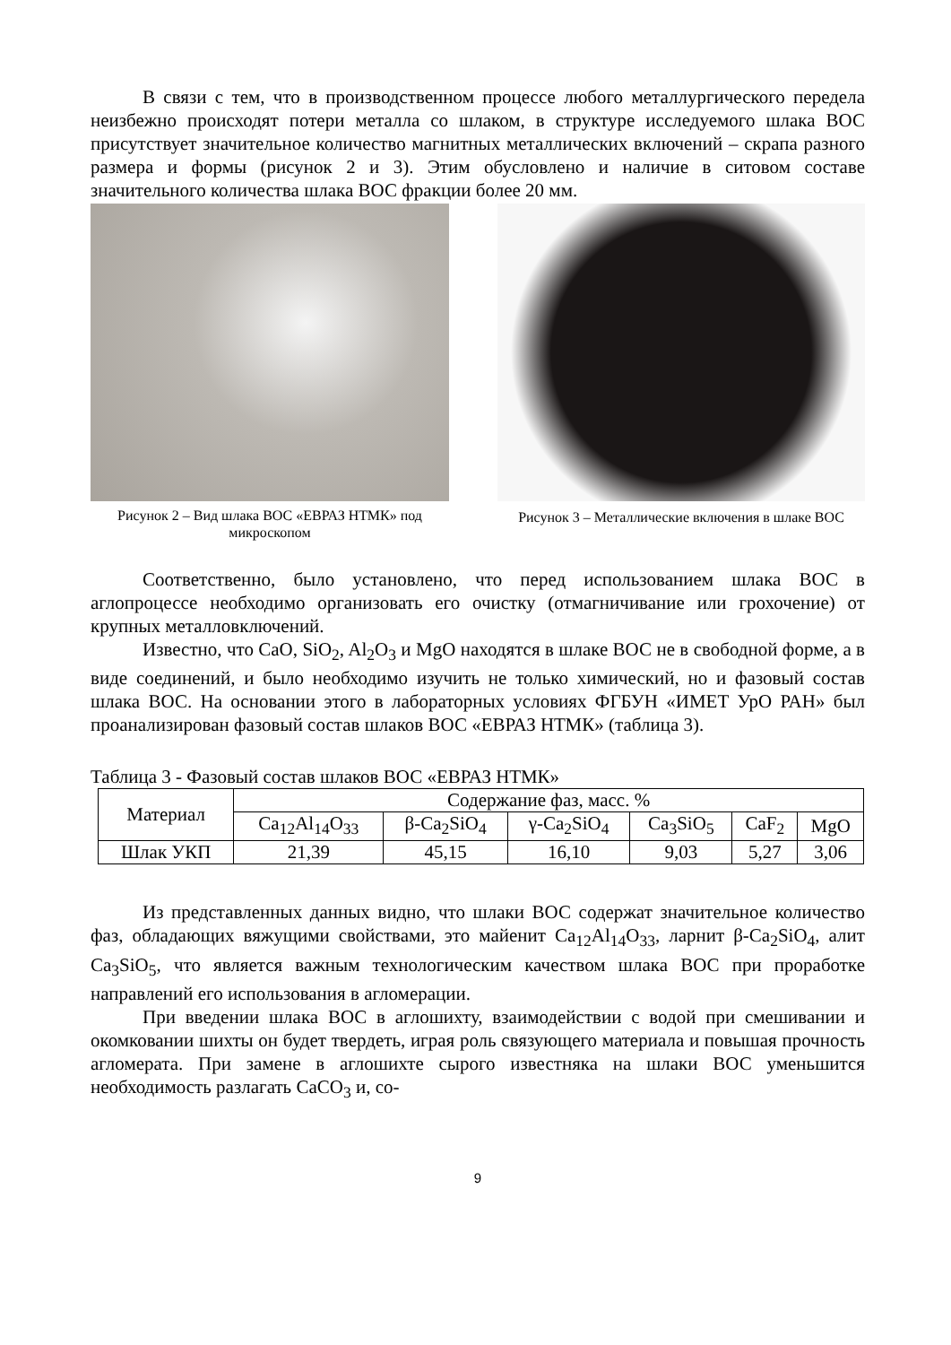В связи с тем, что в производственном процессе любого металлургического передела неизбежно происходят потери металла со шлаком, в структуре исследуемого шлака ВОС присутствует значительное количество магнитных металлических включений – скрапа разного размера и формы (рисунок 2 и 3). Этим обусловлено и наличие в ситовом составе значительного количества шлака ВОС фракции более 20 мм.
Рисунок 2 – Вид шлака ВОС «ЕВРАЗ НТМК» под микроскопом
Рисунок 3 – Металлические включения в шлаке ВОС
Соответственно, было установлено, что перед использованием шлака ВОС в аглопроцессе необходимо организовать его очистку (отмагничивание или грохочение) от крупных металловключений.
Известно, что CaO, SiO<sub>2</sub>, Al<sub>2</sub>O<sub>3</sub> и MgO находятся в шлаке ВОС не в свободной форме, а в виде соединений, и было необходимо изучить не только химический, но и фазовый состав шлака ВОС. На основании этого в лабораторных условиях ФГБУН «ИМЕТ УрО РАН» был проанализирован фазовый состав шлаков ВОС «ЕВРАЗ НТМК» (таблица 3).
Таблица 3 - Фазовый состав шлаков ВОС «ЕВРАЗ НТМК»
| Материал | Содержание фаз, масс. % | | | | | |
| --- | --- | --- | --- | --- | --- | --- |
| | Ca<sub>12</sub>Al<sub>14</sub>O<sub>33</sub> | β-Ca<sub>2</sub>SiO<sub>4</sub> | γ-Ca<sub>2</sub>SiO<sub>4</sub> | Ca<sub>3</sub>SiO<sub>5</sub> | CaF<sub>2</sub> | MgO |
| Шлак УКП | 21,39 | 45,15 | 16,10 | 9,03 | 5,27 | 3,06 |
Из представленных данных видно, что шлаки ВОС содержат значительное количество фаз, обладающих вяжущими свойствами, это майенит Ca<sub>12</sub>Al<sub>14</sub>O<sub>33</sub>, ларнит β-Ca<sub>2</sub>SiO<sub>4</sub>, алит Ca<sub>3</sub>SiO<sub>5</sub>, что является важным технологическим качеством шлака ВОС при проработке направлений его использования в агломерации.
При введении шлака ВОС в аглошихту, взаимодействии с водой при смешивании и окомковании шихты он будет твердеть, играя роль связующего материала и повышая прочность агломерата. При замене в аглошихте сырого известняка на шлаки ВОС уменьшится необходимость разлагать CaCO<sub>3</sub> и, со-
9